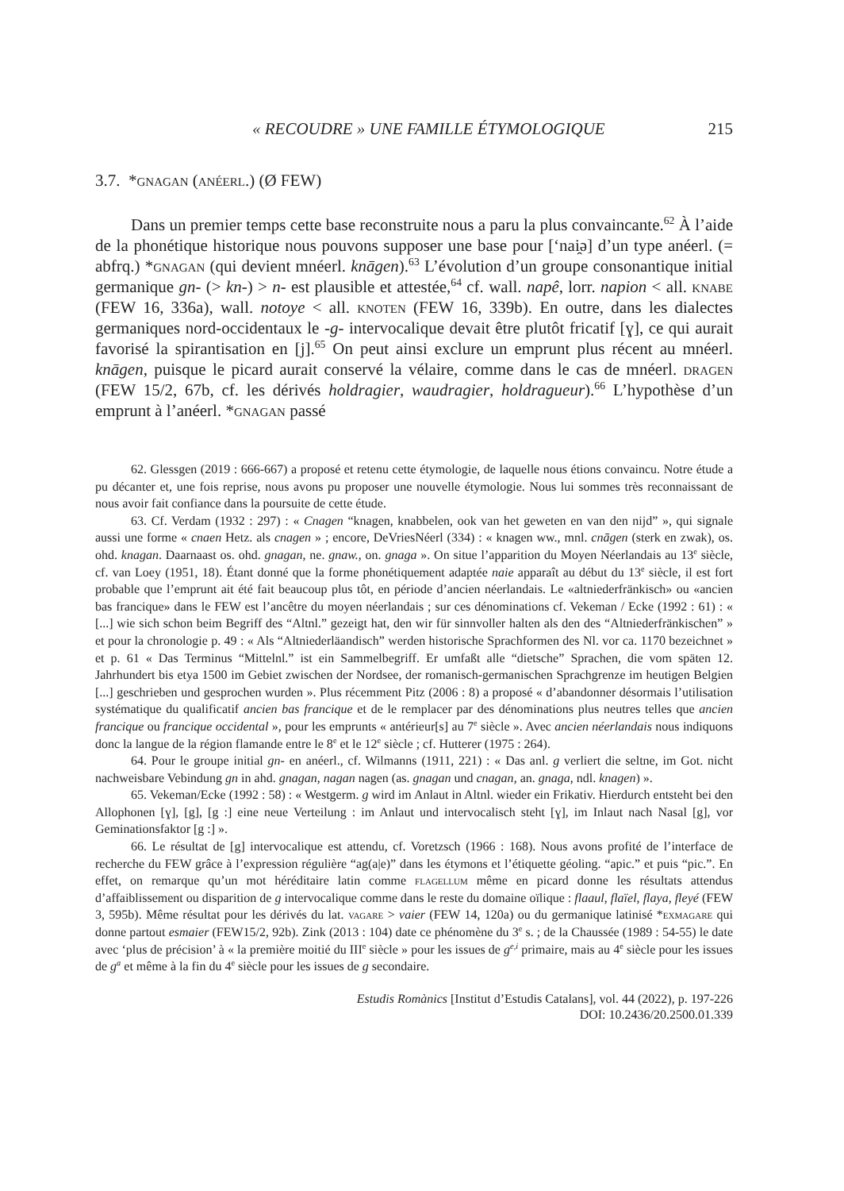« RECOUDRE » UNE FAMILLE ÉTYMOLOGIQUE 215
3.7. *gnagan (anéerl.) (Ø FEW)
Dans un premier temps cette base reconstruite nous a paru la plus convaincante.<sup>62</sup> À l’aide de la phonétique historique nous pouvons supposer une base pour [‘nai̯ə] d’un type anéerl. (= abfrq.) *gnagan (qui devient mnéerl. knāgen).<sup>63</sup> L’évolution d’un groupe consonantique initial germanique gn- (> kn-) > n- est plausible et attestée,<sup>64</sup> cf. wall. napê, lorr. napion < all. knabe (FEW 16, 336a), wall. notoye < all. knoten (FEW 16, 339b). En outre, dans les dialectes germaniques nord-occidentaux le -g- intervocalique devait être plutôt fricatif [ɣ], ce qui aurait favorisé la spirantisation en [j].<sup>65</sup> On peut ainsi exclure un emprunt plus récent au mnéerl. knāgen, puisque le picard aurait conservé la vélaire, comme dans le cas de mnéerl. dragen (FEW 15/2, 67b, cf. les dérivés holdragier, waudragier, holdragueur).<sup>66</sup> L’hypothèse d’un emprunt à l’anéerl. *gnagan passé
62. Glessgen (2019 : 666-667) a proposé et retenu cette étymologie, de laquelle nous étions convaincu. Notre étude a pu décanter et, une fois reprise, nous avons pu proposer une nouvelle étymologie. Nous lui sommes très reconnaissant de nous avoir fait confiance dans la poursuite de cette étude.
63. Cf. Verdam (1932 : 297) : « Cnagen “knagen, knabbelen, ook van het geweten en van den nijd” », qui signale aussi une forme « cnaen Hetz. als cnagen » ; encore, DeVriesNéerl (334) : « knagen ww., mnl. cnāgen (sterk en zwak), os. ohd. knagan. Daarnaast os. ohd. gnagan, ne. gnaw., on. gnaga ». On situe l’apparition du Moyen Néerlandais au 13<sup>e</sup> siècle, cf. van Loey (1951, 18). Étant donné que la forme phonétiquement adaptée naie apparaît au début du 13<sup>e</sup> siècle, il est fort probable que l’emprunt ait été fait beaucoup plus tôt, en période d’ancien néerlandais. Le «altniederfränkisch» ou «ancien bas francique» dans le FEW est l’ancêtre du moyen néerlandais ; sur ces dénominations cf. Vekeman / Ecke (1992 : 61) : « [...] wie sich schon beim Begriff des “Altnl.” gezeigt hat, den wir für sinnvoller halten als den des “Altniederfränkischen” » et pour la chronologie p. 49 : « Als “Altniederläandisch” werden historische Sprachformen des Nl. vor ca. 1170 bezeichnet » et p. 61 « Das Terminus “Mittelnl.” ist ein Sammelbegriff. Er umfaßt alle “dietsche” Sprachen, die vom späten 12. Jahrhundert bis etya 1500 im Gebiet zwischen der Nordsee, der romanisch-germanischen Sprachgrenze im heutigen Belgien [...] geschrieben und gesprochen wurden ». Plus récemment Pitz (2006 : 8) a proposé « d’abandonner désormais l’utilisation systématique du qualificatif ancien bas francique et de le remplacer par des dénominations plus neutres telles que ancien francique ou francique occidental », pour les emprunts « antérieur[s] au 7<sup>e</sup> siècle ». Avec ancien néerlandais nous indiquons donc la langue de la région flamande entre le 8<sup>e</sup> et le 12<sup>e</sup> siècle ; cf. Hutterer (1975 : 264).
64. Pour le groupe initial gn- en anéerl., cf. Wilmanns (1911, 221) : « Das anl. g verliert die seltne, im Got. nicht nachweisbare Vebindung gn in ahd. gnagan, nagan nagen (as. gnagan und cnagan, an. gnaga, ndl. knagen) ».
65. Vekeman/Ecke (1992 : 58) : « Westgerm. g wird im Anlaut in Altnl. wieder ein Frikativ. Hierdurch entsteht bei den Allophonen [ɣ], [g], [g :] eine neue Verteilung : im Anlaut und intervocalisch steht [ɣ], im Inlaut nach Nasal [g], vor Geminationsfaktor [g :] ».
66. Le résultat de [g] intervocalique est attendu, cf. Voretzsch (1966 : 168). Nous avons profité de l’interface de recherche du FEW grâce à l’expression régulière “ag(a|e)” dans les étymons et l’étiquette géoling. “apic.” et puis “pic.”. En effet, on remarque qu’un mot héréditaire latin comme flagellum même en picard donne les résultats attendus d’affaiblissement ou disparition de g intervocalique comme dans le reste du domaine oïlique : flaaul, flaïel, flaya, fleyé (FEW 3, 595b). Même résultat pour les dérivés du lat. vagare > vaier (FEW 14, 120a) ou du germanique latinisé *exmagare qui donne partout esmaier (FEW15/2, 92b). Zink (2013 : 104) date ce phénomène du 3<sup>e</sup> s. ; de la Chaussée (1989 : 54-55) le date avec ‘plus de précision’ à « la première moitié du III<sup>e</sup> siècle » pour les issues de g<sup>e,i</sup> primaire, mais au 4<sup>e</sup> siècle pour les issues de g<sup>a</sup> et même à la fin du 4<sup>e</sup> siècle pour les issues de g secondaire.
Estudis Romànics [Institut d’Estudis Catalans], vol. 44 (2022), p. 197-226
DOI: 10.2436/20.2500.01.339